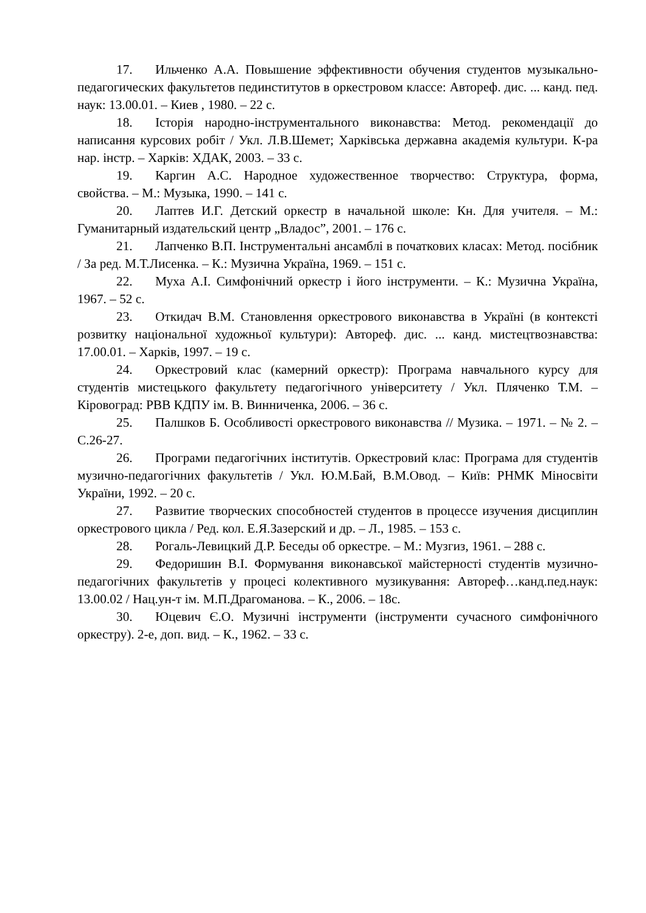17. Ильченко А.А. Повышение эффективности обучения студентов музыкально-педагогических факультетов пединститутов в оркестровом классе: Автореф. дис. ... канд. пед. наук: 13.00.01. – Киев , 1980. – 22 с.
18. Історія народно-інструментального виконавства: Метод. рекомендації до написання курсових робіт / Укл. Л.В.Шемет; Харківська державна академія культури. К-ра нар. інстр. – Харків: ХДАК, 2003. – 33 с.
19. Каргин А.С. Народное художественное творчество: Структура, форма, свойства. – М.: Музыка, 1990. – 141 с.
20. Лаптев И.Г. Детский оркестр в начальной школе: Кн. Для учителя. – М.: Гуманитарный издательский центр „Владос”, 2001. – 176 с.
21. Лапченко В.П. Інструментальні ансамблі в початкових класах: Метод. посібник / За ред. М.Т.Лисенка. – К.: Музична Україна, 1969. – 151 с.
22. Муха А.І. Симфонічний оркестр і його інструменти. – К.: Музична Україна, 1967. – 52 с.
23. Откидач В.М. Становлення оркестрового виконавства в Україні (в контексті розвитку національної художньої культури): Автореф. дис. ... канд. мистецтвознавства: 17.00.01. – Харків, 1997. – 19 с.
24. Оркестровий клас (камерний оркестр): Програма навчального курсу для студентів мистецького факультету педагогічного університету / Укл. Пляченко Т.М. – Кіровоград: РВВ КДПУ ім. В. Винниченка, 2006. – 36 с.
25. Палшков Б. Особливості оркестрового виконавства // Музика. – 1971. – № 2. – С.26-27.
26. Програми педагогічних інститутів. Оркестровий клас: Програма для студентів музично-педагогічних факультетів / Укл. Ю.М.Бай, В.М.Овод. – Київ: РНМК Міносвіти України, 1992. – 20 с.
27. Развитие творческих способностей студентов в процессе изучения дисциплин оркестрового цикла / Ред. кол. Е.Я.Зазерский и др. – Л., 1985. – 153 с.
28. Рогаль-Левицкий Д.Р. Беседы об оркестре. – М.: Музгиз, 1961. – 288 с.
29. Федоришин В.І. Формування виконавської майстерності студентів музично-педагогічних факультетів у процесі колективного музикування: Автореф…канд.пед.наук: 13.00.02 / Нац.ун-т ім. М.П.Драгоманова. – К., 2006. – 18с.
30. Юцевич Є.О. Музичні інструменти (інструменти сучасного симфонічного оркестру). 2-е, доп. вид. – К., 1962. – 33 с.